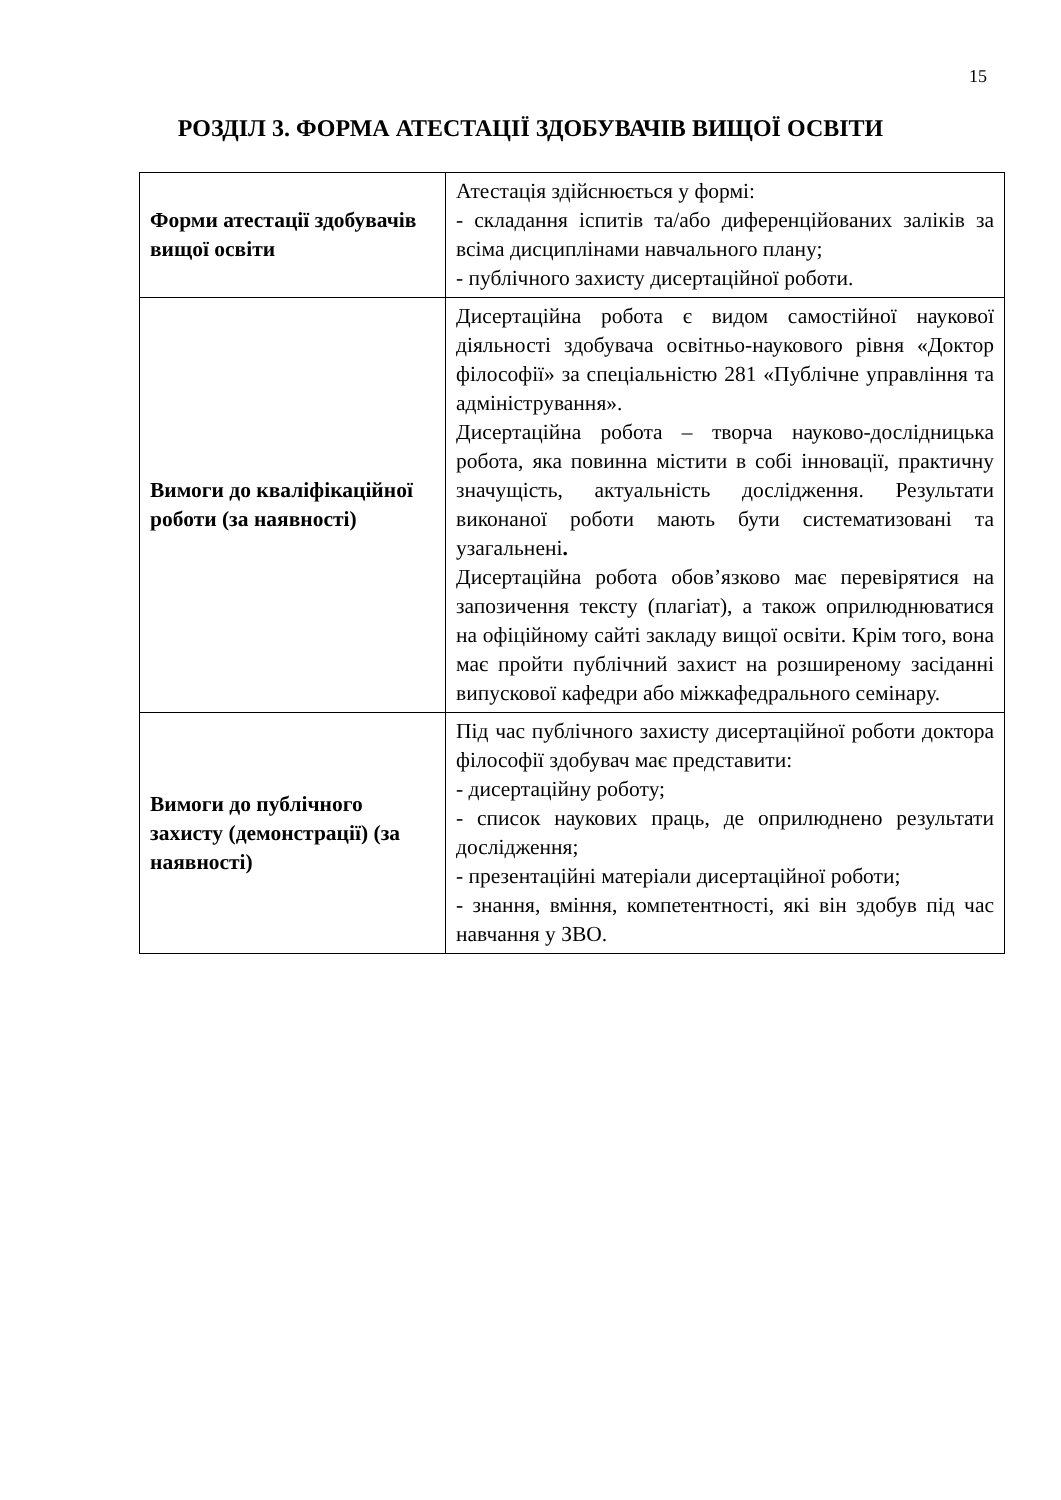15
РОЗДІЛ 3. ФОРМА АТЕСТАЦІЇ ЗДОБУВАЧІВ ВИЩОЇ ОСВІТИ
| Форми атестації здобувачів вищої освіти | Атестація здійснюється у формі: - складання іспитів та/або диференційованих заліків за всіма дисциплінами навчального плану; - публічного захисту дисертаційної роботи. |
| Вимоги до кваліфікаційної роботи (за наявності) | Дисертаційна робота є видом самостійної наукової діяльності здобувача освітньо-наукового рівня «Доктор філософії» за спеціальністю 281 «Публічне управління та адміністрування». Дисертаційна робота – творча науково-дослідницька робота, яка повинна містити в собі інновації, практичну значущість, актуальність дослідження. Результати виконаної роботи мають бути систематизовані та узагальнені . Дисертаційна робота обов’язково має перевірятися на запозичення тексту (плагіат), а також оприлюднюватися на офіційному сайті закладу вищої освіти. Крім того, вона має пройти публічний захист на розширеному засіданні випускової кафедри або міжкафедрального семінару. |
| Вимоги до публічного захисту (демонстрації) (за наявності) | Під час публічного захисту дисертаційної роботи доктора філософії здобувач має представити: - дисертаційну роботу; - список наукових праць, де оприлюднено результати дослідження; - презентаційні матеріали дисертаційної роботи; - знання, вміння, компетентності, які він здобув під час навчання у ЗВО. |